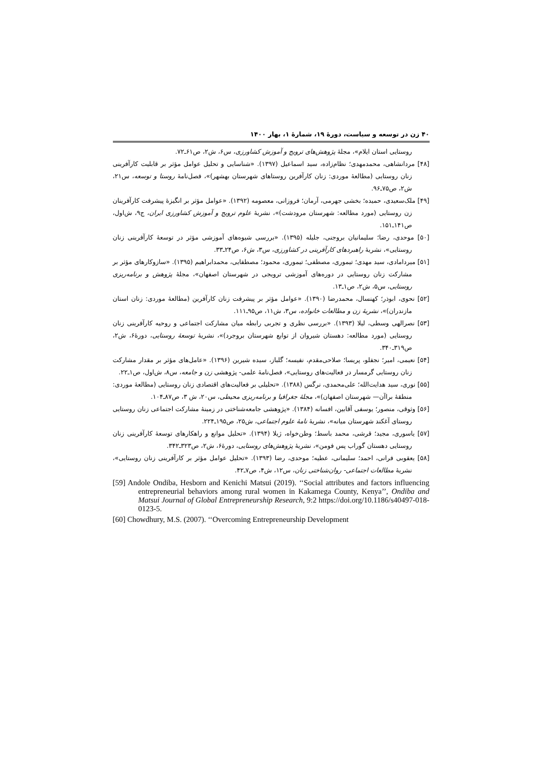۴۰ زن در توسعه و سیاست، دورهٔ ۱۹، شمارهٔ ۱، بهار ۱۴۰۰
روستایی استان ایلام»، مجلهٔ پژوهش‌های ترویج و آموزش کشاورزی، س۶، ش۲، ص۶۱ـ۷۲.
[۴۸] مردانشاهی، محمدمهدی؛ نظام‌زاده، سید اسماعیل (۱۳۹۷). «شناسایی و تحلیل عوامل مؤثر بر قابلیت کارآفرینی زنان روستایی (مطالعهٔ موردی: زنان کارآفرین روستاهای شهرستان بهشهر)»، فصل‌نامهٔ روستا و توسعه، س۲۱، ش۲، ص۷۵ـ۹۶.
[۴۹] ملک‌سعیدی، حمیده؛ بخشی جهرمی، آرمان؛ فروزانی، معصومه (۱۳۹۲). «عوامل مؤثر بر انگیزهٔ پیشرفت کارآفرینان زن روستایی (مورد مطالعه: شهرستان مرودشت)»، نشریهٔ علوم ترویج و آموزش کشاورزی ایران، ج۹، ش‌اول، ص۱۴۱ـ۱۵۱.
[۵۰] موحدی، رضا؛ سلیمانیان بروجنی، جلیله (۱۳۹۵). «بررسی شیوه‌های آموزشی مؤثر در توسعهٔ کارآفرینی زنان روستایی»، نشریهٔ راهبردهای کارآفرینی در کشاورزی، س۳، ش۶، ص۲۴ـ۳۳.
[۵۱] میردامادی، سید مهدی؛ تیموری، مصطفی؛ تیموری، محمود؛ مصطفایی، محمدابراهیم (۱۳۹۵). «سازوکارهای مؤثر بر مشارکت زنان روستایی در دوره‌های آموزشی ترویجی در شهرستان اصفهان»، مجلهٔ پژوهش و برنامه‌ریزی روستایی، س۵، ش۲، ص۱ـ۱۳.
[۵۲] نحوی، ابوذر؛ کهنسال، محمدرضا (۱۳۹۰). «عوامل مؤثر بر پیشرفت زنان کارآفرین (مطالعهٔ موردی: زنان استان مازندران)»، نشریهٔ زن و مطالعات خانواده، س۳، ش۱۱، ص۹۵ـ۱۱۱.
[۵۳] نصرالهی وسطی، لیلا (۱۳۹۳). «بررسی نظری و تجربی رابطه میان مشارکت اجتماعی و روحیه کارآفرینی زنان روستایی (مورد مطالعه: دهستان شیروان از توابع شهرستان بروجرد)»، نشریهٔ توسعهٔ روستایی، دورهٔ۶، ش۲، ص۳۱۹ـ۳۴۰.
[۵۴] نعیمی، امیر؛ نجفلو، پریسا؛ صلاحی‌مقدم، نفیسه؛ گلباز، سیده شیرین (۱۳۹۶). «عامل‌های مؤثر بر مقدار مشارکت زنان روستایی گرمسار در فعالیت‌های روستایی»، فصل‌نامهٔ علمی- پژوهشی زن و جامعه، س۸، ش‌اول، ص۱ـ۲۲.
[۵۵] نوری، سید هدایت‌الله؛ علی‌محمدی، نرگس (۱۳۸۸). «تحلیلی بر فعالیت‌های اقتصادی زنان روستایی (مطالعهٔ موردی: منطقهٔ براآن— شهرستان اصفهان)»، مجلهٔ جغرافیا و برنامه‌ریزی محیطی، س۲۰، ش ۳، ص۸۷ـ۱۰۴.
[۵۶] وثوقی، منصور؛ یوسفی آقابین، افسانه (۱۳۸۴). «پژوهشی جامعه‌شناختی در زمینهٔ مشارکت اجتماعی زنان روستایی روستای آغکند شهرستان میانه»، نشریهٔ نامهٔ علوم اجتماعی، ش۲۵، ص۱۹۵ـ۲۲۴.
[۵۷] یاسوری، مجید؛ قرشی، محمد باسط؛ وطن‌خواه، ژیلا (۱۳۹۴). «تحلیل موانع و راهکارهای توسعهٔ کارآفرینی زنان روستایی دهستان گوراب پس فومن»، نشریهٔ پژوهش‌های روستایی، دورهٔ۶، ش۲، ص۳۲۳ـ۳۴۲.
[۵۸] یعقوبی فرانی، احمد؛ سلیمانی، عطیه؛ موحدی، رضا (۱۳۹۳). «تحلیل عوامل مؤثر بر کارآفرینی زنان روستایی»، نشریهٔ مطالعات اجتماعی- روان‌شناختی زنان، س۱۲، ش۴، ص۷ـ۴۲.
[59] Andole Ondiba, Hesborn and Kenichi Matsui (2019). ‘‘Social attributes and factors influencing entrepreneurial behaviors among rural women in Kakamega County, Kenya’’, Ondiba and Matsui Journal of Global Entrepreneurship Research, 9:2 https://doi.org/10.1186/s40497-018-0123-5.
[60] Chowdhury, M.S. (2007). ‘‘Overcoming Entrepreneurship Development